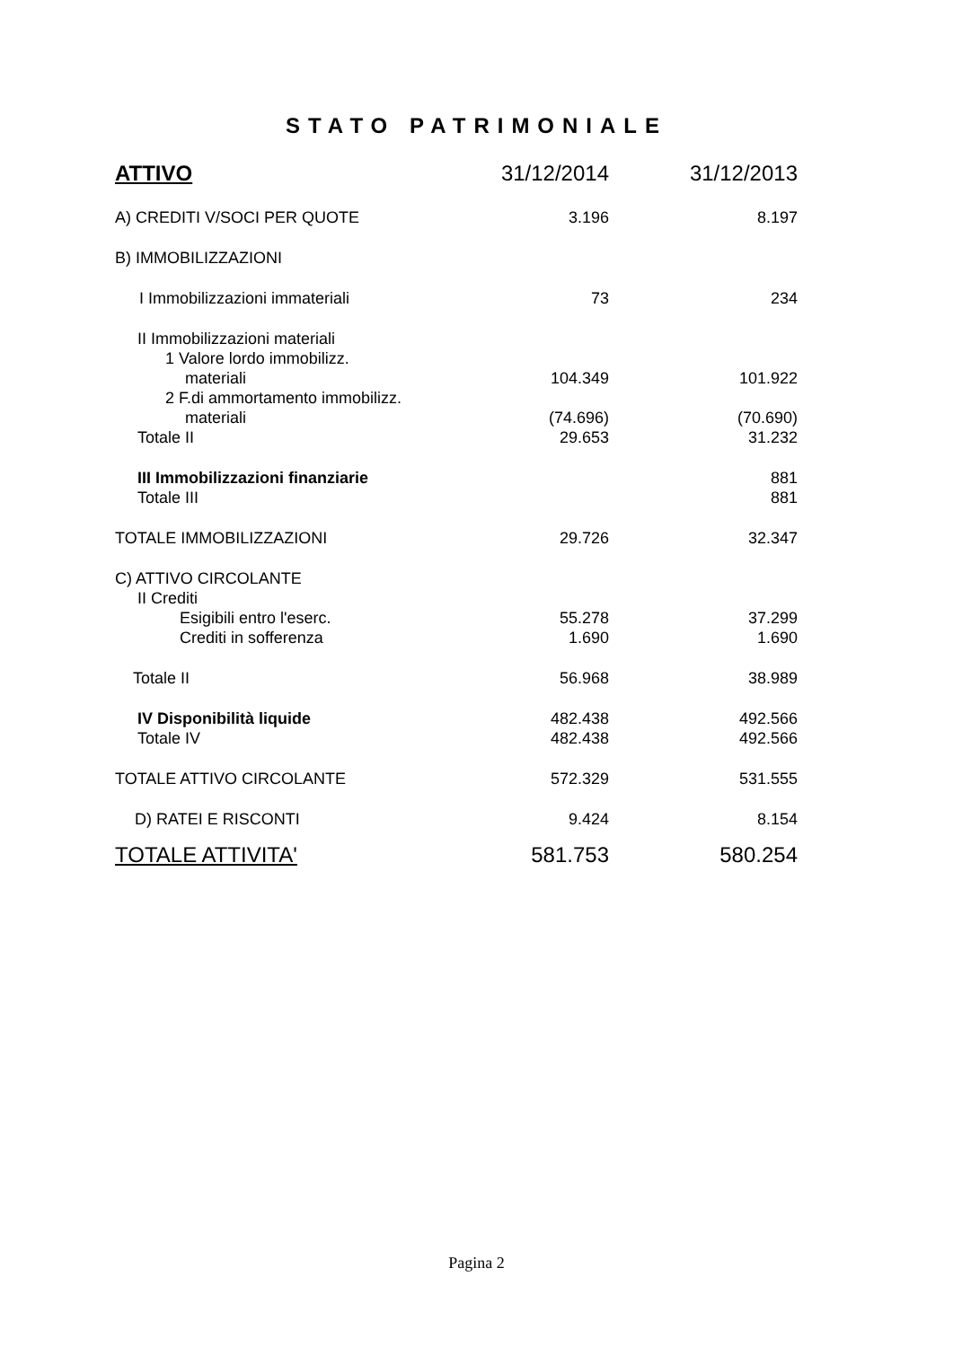STATO PATRIMONIALE
| ATTIVO | 31/12/2014 | 31/12/2013 |
| --- | --- | --- |
| A) CREDITI V/SOCI PER QUOTE | 3.196 | 8.197 |
| B) IMMOBILIZZAZIONI | | |
| I Immobilizzazioni immateriali | 73 | 234 |
| II Immobilizzazioni materiali | | |
| 1 Valore lordo immobilizz. | | |
| materiali | 104.349 | 101.922 |
| 2 F.di ammortamento immobilizz. | | |
| materiali | (74.696) | (70.690) |
| Totale II | 29.653 | 31.232 |
| III Immobilizzazioni finanziarie | | 881 |
| Totale III | | 881 |
| TOTALE IMMOBILIZZAZIONI | 29.726 | 32.347 |
| C) ATTIVO CIRCOLANTE | | |
| II Crediti | | |
| Esigibili entro l'eserc. | 55.278 | 37.299 |
| Crediti in sofferenza | 1.690 | 1.690 |
| Totale II | 56.968 | 38.989 |
| IV Disponibilità liquide | 482.438 | 492.566 |
| Totale IV | 482.438 | 492.566 |
| TOTALE ATTIVO CIRCOLANTE | 572.329 | 531.555 |
| D) RATEI E RISCONTI | 9.424 | 8.154 |
| TOTALE ATTIVITA' | 581.753 | 580.254 |
Pagina 2